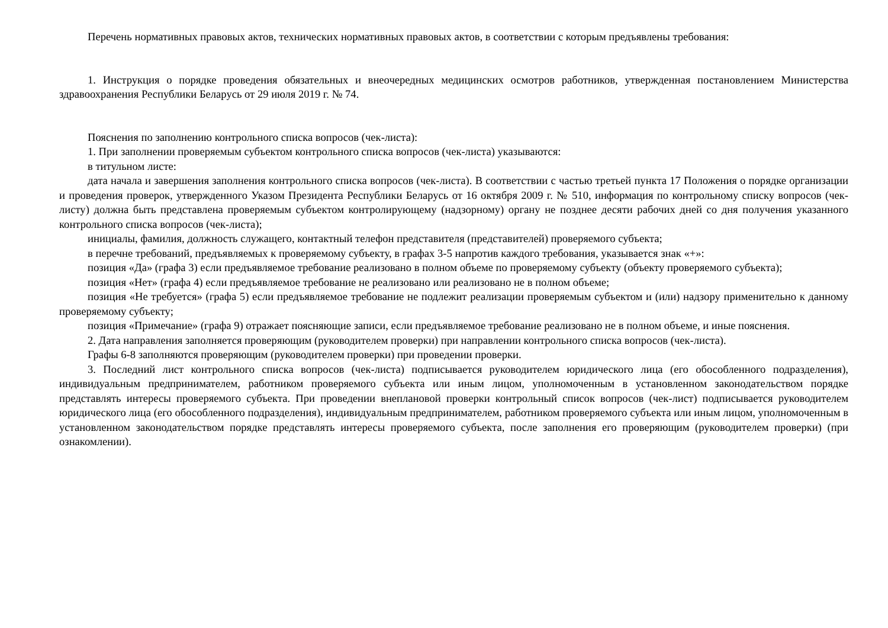Перечень нормативных правовых актов, технических нормативных правовых актов, в соответствии с которым предъявлены требования:
1. Инструкция о порядке проведения обязательных и внеочередных медицинских осмотров работников, утвержденная постановлением Министерства здравоохранения Республики Беларусь от 29 июля 2019 г. № 74.
Пояснения по заполнению контрольного списка вопросов (чек-листа):
1. При заполнении проверяемым субъектом контрольного списка вопросов (чек-листа) указываются:
в титульном листе:
дата начала и завершения заполнения контрольного списка вопросов (чек-листа). В соответствии с частью третьей пункта 17 Положения о порядке организации и проведения проверок, утвержденного Указом Президента Республики Беларусь от 16 октября 2009 г. № 510, информация по контрольному списку вопросов (чек-листу) должна быть представлена проверяемым субъектом контролирующему (надзорному) органу не позднее десяти рабочих дней со дня получения указанного контрольного списка вопросов (чек-листа);
инициалы, фамилия, должность служащего, контактный телефон представителя (представителей) проверяемого субъекта;
в перечне требований, предъявляемых к проверяемому субъекту, в графах 3-5 напротив каждого требования, указывается знак «+»:
позиция «Да» (графа 3) если предъявляемое требование реализовано в полном объеме по проверяемому субъекту (объекту проверяемого субъекта);
позиция «Нет» (графа 4) если предъявляемое требование не реализовано или реализовано не в полном объеме;
позиция «Не требуется» (графа 5) если предъявляемое требование не подлежит реализации проверяемым субъектом и (или) надзору применительно к данному проверяемому субъекту;
позиция «Примечание» (графа 9) отражает поясняющие записи, если предъявляемое требование реализовано не в полном объеме, и иные пояснения.
2. Дата направления заполняется проверяющим (руководителем проверки) при направлении контрольного списка вопросов (чек-листа).
Графы 6-8 заполняются проверяющим (руководителем проверки) при проведении проверки.
3. Последний лист контрольного списка вопросов (чек-листа) подписывается руководителем юридического лица (его обособленного подразделения), индивидуальным предпринимателем, работником проверяемого субъекта или иным лицом, уполномоченным в установленном законодательством порядке представлять интересы проверяемого субъекта. При проведении внеплановой проверки контрольный список вопросов (чек-лист) подписывается руководителем юридического лица (его обособленного подразделения), индивидуальным предпринимателем, работником проверяемого субъекта или иным лицом, уполномоченным в установленном законодательством порядке представлять интересы проверяемого субъекта, после заполнения его проверяющим (руководителем проверки) (при ознакомлении).